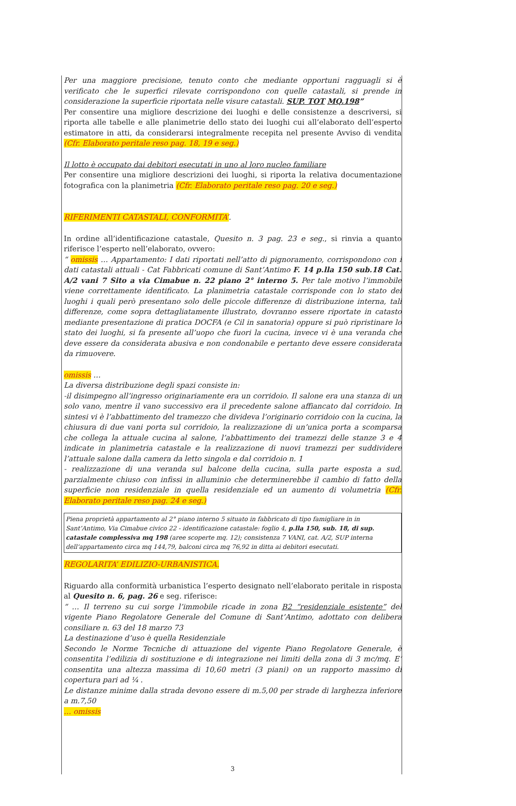Per una maggiore precisione, tenuto conto che mediante opportuni ragguagli si è verificato che le superfici rilevate corrispondono con quelle catastali, si prende in considerazione la superficie riportata nelle visure catastali. SUP. TOT MQ.198”
Per consentire una migliore descrizione dei luoghi e delle consistenze a descriversi, si riporta alle tabelle e alle planimetrie dello stato dei luoghi cui all’elaborato dell’esperto estimatore in atti, da considerarsi integralmente recepita nel presente Avviso di vendita (Cfr. Elaborato peritale reso pag. 18, 19 e seg.)
Il lotto è occupato dai debitori esecutati in uno al loro nucleo familiare
Per consentire una migliore descrizioni dei luoghi, si riporta la relativa documentazione fotografica con la planimetria (Cfr. Elaborato peritale reso pag. 20 e seg.)
RIFERIMENTI CATASTALI, CONFORMITA’.
In ordine all’identificazione catastale, Quesito n. 3 pag. 23 e seg., si rinvia a quanto riferisce l’esperto nell’elaborato, ovvero:
“ omissis … Appartamento: I dati riportati nell’atto di pignoramento, corrispondono con i dati catastali attuali - Cat Fabbricati comune di Sant’Antimo F. 14 p.lla 150 sub.18 Cat. A/2 vani 7 Sito a via Cimabue n. 22 piano 2° interno 5. Per tale motivo l’immobile viene correttamente identificato. La planimetria catastale corrisponde con lo stato dei luoghi i quali però presentano solo delle piccole differenze di distribuzione interna, tali differenze, come sopra dettagliatamente illustrato, dovranno essere riportate in catasto mediante presentazione di pratica DOCFA (e Cil in sanatoria) oppure si può ripristinare lo stato dei luoghi, si fa presente all’uopo che fuori la cucina, invece vi è una veranda che deve essere da considerata abusiva e non condonabile e pertanto deve essere considerata da rimuovere.
omissis …
La diversa distribuzione degli spazi consiste in:
-il disimpegno all’ingresso originariamente era un corridoio. Il salone era una stanza di un solo vano, mentre il vano successivo era il precedente salone affiancato dal corridoio. In sintesi vi è l’abbattimento del tramezzo che divideva l’originario corridoio con la cucina, la chiusura di due vani porta sul corridoio, la realizzazione di un’unica porta a scomparsa che collega la attuale cucina al salone, l’abbattimento dei tramezzi delle stanze 3 e 4 indicate in planimetria catastale e la realizzazione di nuovi tramezzi per suddividere l’attuale salone dalla camera da letto singola e dal corridoio n. 1
- realizzazione di una veranda sul balcone della cucina, sulla parte esposta a sud, parzialmente chiuso con infissi in alluminio che determinerebbe il cambio di fatto della superficie non residenziale in quella residenziale ed un aumento di volumetria (Cfr. Elaborato peritale reso pag. 24 e seg.)
Piena proprietà appartamento al 2° piano interno 5 situato in fabbricato di tipo famigliare in in Sant’Antimo, Via Cimabue civico 22 - identificazione catastale: foglio 4, p.lla 150, sub. 18, di sup. catastale complessiva mq 198 (aree scoperte mq. 12); consistenza 7 VANI, cat. A/2, SUP interna dell’appartamento circa mq 144,79, balconi circa mq 76,92 in ditta ai debitori esecutati.
REGOLARITA’ EDILIZIO-URBANISTICA.
Riguardo alla conformità urbanistica l’esperto designato nell’elaborato peritale in risposta al Quesito n. 6, pag. 26 e seg. riferisce:
“ … Il terreno su cui sorge l’immobile ricade in zona B2 “residenziale esistente” del vigente Piano Regolatore Generale del Comune di Sant’Antimo, adottato con delibera consiliare n. 63 del 18 marzo 73
La destinazione d’uso è quella Residenziale
Secondo le Norme Tecniche di attuazione del vigente Piano Regolatore Generale, è consentita l’edilizia di sostituzione e di integrazione nei limiti della zona di 3 mc/mq. E’ consentita una altezza massima di 10,60 metri (3 piani) on un rapporto massimo di copertura pari ad ¼ .
Le distanze minime dalla strada devono essere di m.5,00 per strade di larghezza inferiore a m.7,50
… omissis
3